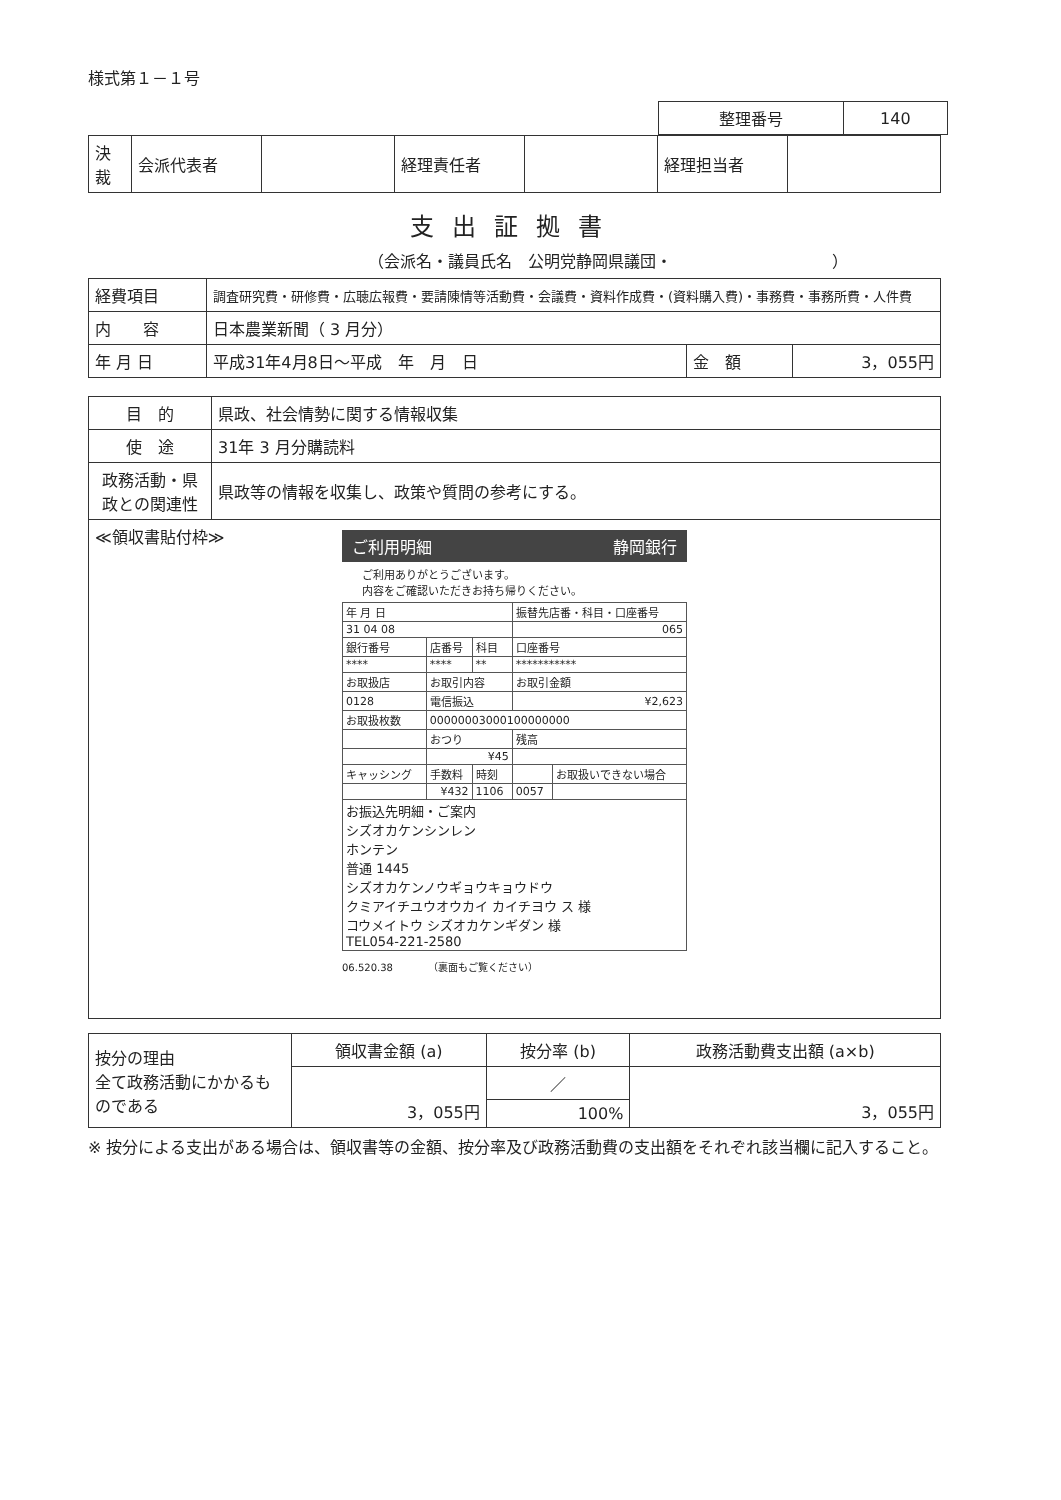様式第１－１号
| 整理番号 | 140 |
| 決裁 | 会派代表者 | | 経理責任者 | | 経理担当者 | |
支出証拠書
（会派名・議員氏名　公明党静岡県議団・　　　　　　　　　　）
| 経費項目 | 調査研究費・研修費・広聴広報費・要請陳情等活動費・会議費・資料作成費・(資料購入費)・事務費・事務所費・人件費 | | |
| 内 容 | 日本農業新聞（ 3 月分） | | |
| 年 月 日 | 平成31年4月8日～平成 年 月 日 | 金 額 | 3，055円 |
| 目 的 | 県政、社会情勢に関する情報収集 |
| 使 途 | 31年 3 月分購読料 |
| 政務活動・県政との関連性 | 県政等の情報を収集し、政策や質問の参考にする。 |
| ≪領収書貼付枠≫ ご利用明細 静岡銀行 ご利用ありがとうございます。 内容をご確認いただきお持ち帰りください。 / 年 月 日 / / / 振替先店番・科目・口座番号 / / / 31 04 08 / / / 065 / / / 銀行番号 / 店番号 / 科目 / 口座番号 / / / **** / **** / ** / *********** / / / お取扱店 / お取引内容 / / お取引金額 / / / 0128 / 電信振込 / / ¥2,623 / / / お取扱枚数 / 00000003000100000000 / / / / / / おつり / / 残高 / / / / ¥45 / / / / / キャッシング / 手数料 / 時刻 / / お取扱いできない場合 / / / ¥432 / 1106 / 0057 / / / お振込先明細・ご案内 シズオカケンシンレン ホンテン 普通 1445 シズオカケンノウギョウキョウドウ クミアイチユウオウカイ カイチヨウ ス 様 コウメイトウ シズオカケンギダン 様 TEL054-221-2580 / / / / / 06.520.38 （裏面もご覧ください） | |
| 按分の理由 全て政務活動にかかるものである | 領収書金額 (a) | 按分率 (b) | 政務活動費支出額 (a×b) |
| | 3，055円 | ／ | 3，055円 |
| | | 100% | |
※ 按分による支出がある場合は、領収書等の金額、按分率及び政務活動費の支出額をそれぞれ該当欄に記入すること。